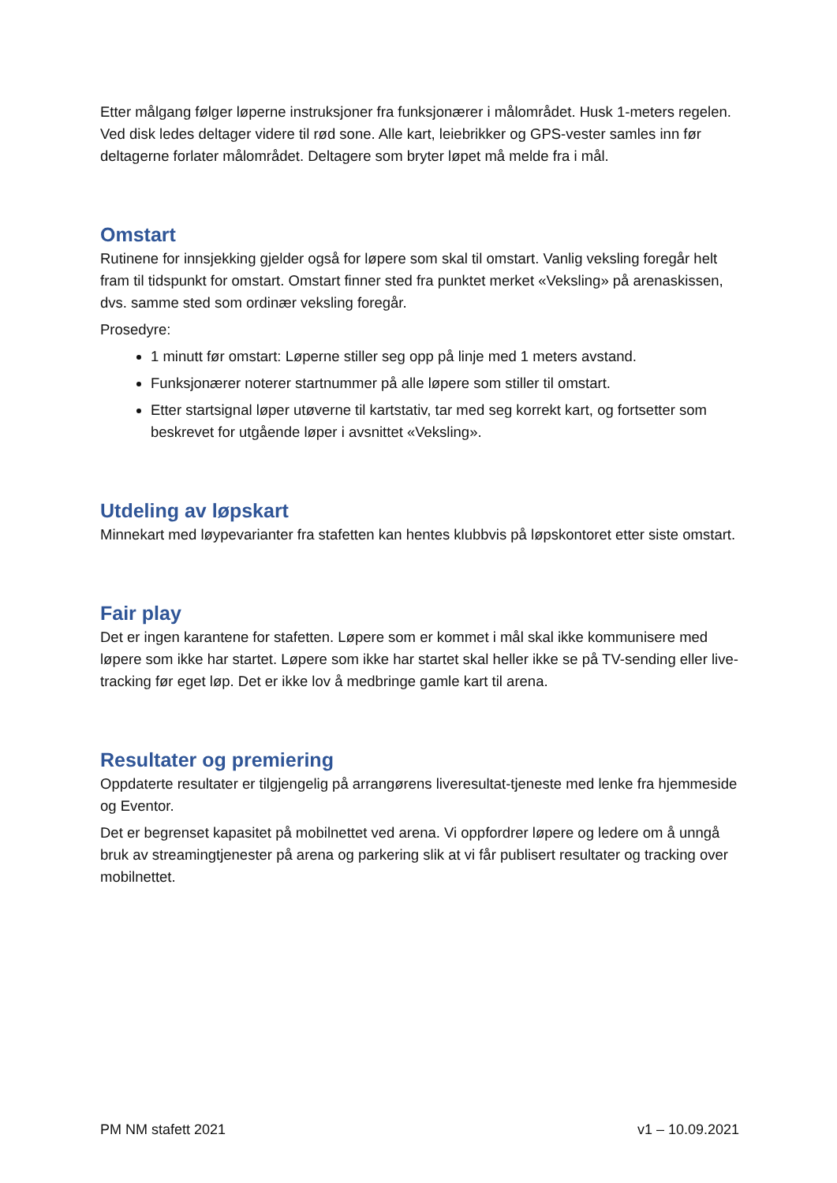Etter målgang følger løperne instruksjoner fra funksjonærer i målområdet. Husk 1-meters regelen. Ved disk ledes deltager videre til rød sone. Alle kart, leiebrikker og GPS-vester samles inn før deltagerne forlater målområdet. Deltagere som bryter løpet må melde fra i mål.
Omstart
Rutinene for innsjekking gjelder også for løpere som skal til omstart. Vanlig veksling foregår helt fram til tidspunkt for omstart. Omstart finner sted fra punktet merket «Veksling» på arenaskissen, dvs. samme sted som ordinær veksling foregår.
Prosedyre:
1 minutt før omstart: Løperne stiller seg opp på linje med 1 meters avstand.
Funksjonærer noterer startnummer på alle løpere som stiller til omstart.
Etter startsignal løper utøverne til kartstativ, tar med seg korrekt kart, og fortsetter som beskrevet for utgående løper i avsnittet «Veksling».
Utdeling av løpskart
Minnekart med løypevarianter fra stafetten kan hentes klubbvis på løpskontoret etter siste omstart.
Fair play
Det er ingen karantene for stafetten. Løpere som er kommet i mål skal ikke kommunisere med løpere som ikke har startet. Løpere som ikke har startet skal heller ikke se på TV-sending eller live-tracking før eget løp. Det er ikke lov å medbringe gamle kart til arena.
Resultater og premiering
Oppdaterte resultater er tilgjengelig på arrangørens liveresultat-tjeneste med lenke fra hjemmeside og Eventor.
Det er begrenset kapasitet på mobilnettet ved arena. Vi oppfordrer løpere og ledere om å unngå bruk av streamingtjenester på arena og parkering slik at vi får publisert resultater og tracking over mobilnettet.
PM NM stafett 2021 v1 – 10.09.2021